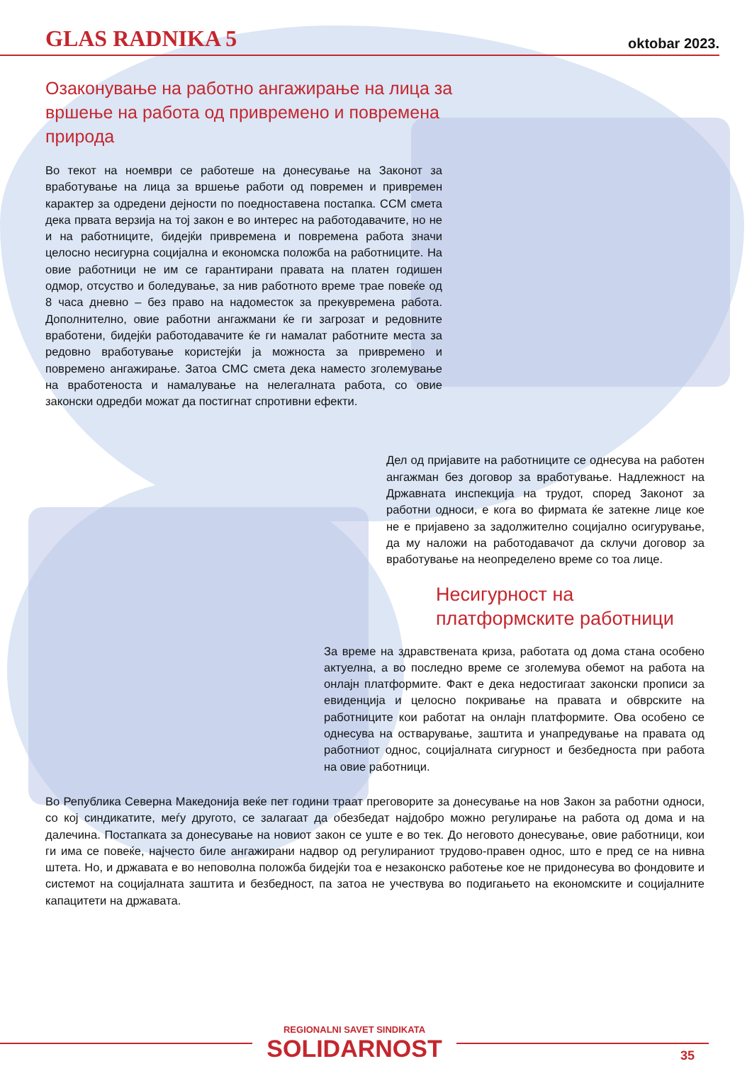GLAS RADNIKA 5
oktobar 2023.
Озаконување на работно ангажирање на лица за вршење на работа од привремено и повремена природа
Во текот на ноември се работеше на донесување на Законот за вработување на лица за вршење работи од повремен и привремен карактер за одредени дејности по поедноставена постапка. ССМ смета дека првата верзија на тој закон е во интерес на работодавачите, но не и на работниците, бидејќи привремена и повремена работа значи целосно несигурна социјална и економска положба на работниците. На овие работници не им се гарантирани правата на платен годишен одмор, отсуство и боледување, за нив работното време трае повеќе од 8 часа дневно – без право на надоместок за прекувремена работа. Дополнително, овие работни ангажмани ќе ги загрозат и редовните вработени, бидејќи работодавачите ќе ги намалат работните места за редовно вработување користејќи ја можноста за привремено и повремено ангажирање. Затоа СМС смета дека наместо зголемување на вработеноста и намалување на нелегалната работа, со овие законски одредби можат да постигнат спротивни ефекти.
Дел од пријавите на работниците се однесува на работен ангажман без договор за вработување. Надлежност на Државната инспекција на трудот, според Законот за работни односи, е кога во фирмата ќе затекне лице кое не е пријавено за задолжително социјално осигурување, да му наложи на работодавачот да склучи договор за вработување на неопределено време со тоа лице.
Несигурност на платформските работници
За време на здравствената криза, работата од дома стана особено актуелна, а во последно време се зголемува обемот на работа на онлајн платформите. Факт е дека недостигаат законски прописи за евиденција и целосно покривање на правата и обврските на работниците кои работат на онлајн платформите. Ова особено се однесува на остварување, заштита и унапредување на правата од работниот однос, социјалната сигурност и безбедноста при работа на овие работници.
Во Република Северна Македонија веќе пет години траат преговорите за донесување на нов Закон за работни односи, со кој синдикатите, меѓу другото, се залагаат да обезбедат најдобро можно регулирање на работа од дома и на далечина. Постапката за донесување на новиот закон се уште е во тек. До неговото донесување, овие работници, кои ги има се повеќе, најчесто биле ангажирани надвор од регулираниот трудово-правен однос, што е пред се на нивна штета. Но, и државата е во неповолна положба бидејќи тоа е незаконско работење кое не придонесува во фондовите и системот на социјалната заштита и безбедност, па затоа не учествува во подигањето на економските и социјалните капацитети на државата.
REGIONALNI SAVET SINDIKATA
SOLIDARNOST
35